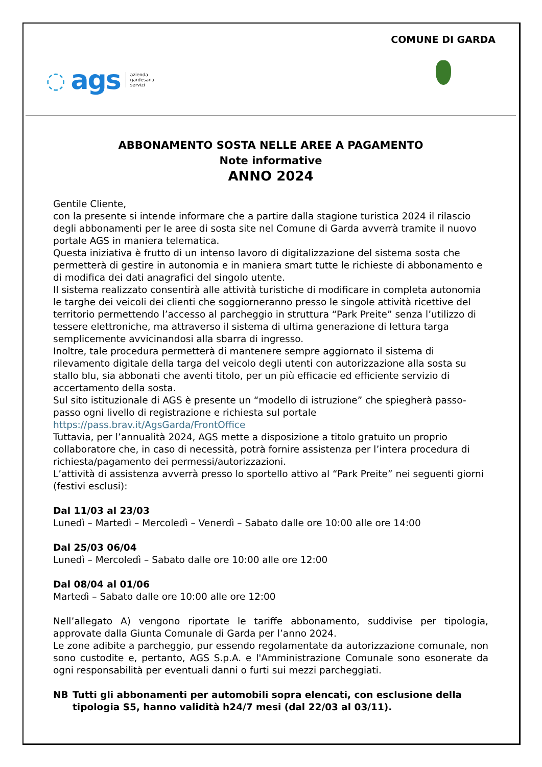◌ ags azienda
gardesana
servizi
COMUNE DI GARDA
ABBONAMENTO SOSTA NELLE AREE A PAGAMENTO
Note informative
ANNO 2024
Gentile Cliente,
con la presente si intende informare che a partire dalla stagione turistica 2024 il rilascio degli abbonamenti per le aree di sosta site nel Comune di Garda avverrà tramite il nuovo portale AGS in maniera telematica.
Questa iniziativa è frutto di un intenso lavoro di digitalizzazione del sistema sosta che permetterà di gestire in autonomia e in maniera smart tutte le richieste di abbonamento e di modifica dei dati anagrafici del singolo utente.
Il sistema realizzato consentirà alle attività turistiche di modificare in completa autonomia le targhe dei veicoli dei clienti che soggiorneranno presso le singole attività ricettive del territorio permettendo l’accesso al parcheggio in struttura “Park Preite” senza l’utilizzo di tessere elettroniche, ma attraverso il sistema di ultima generazione di lettura targa semplicemente avvicinandosi alla sbarra di ingresso.
Inoltre, tale procedura permetterà di mantenere sempre aggiornato il sistema di rilevamento digitale della targa del veicolo degli utenti con autorizzazione alla sosta su stallo blu, sia abbonati che aventi titolo, per un più efficacie ed efficiente servizio di accertamento della sosta.
Sul sito istituzionale di AGS è presente un “modello di istruzione” che spiegherà passo-passo ogni livello di registrazione e richiesta sul portale
https://pass.brav.it/AgsGarda/FrontOffice
Tuttavia, per l’annualità 2024, AGS mette a disposizione a titolo gratuito un proprio collaboratore che, in caso di necessità, potrà fornire assistenza per l’intera procedura di richiesta/pagamento dei permessi/autorizzazioni.
L’attività di assistenza avverrà presso lo sportello attivo al “Park Preite” nei seguenti giorni (festivi esclusi):
Dal 11/03 al 23/03
Lunedì – Martedì – Mercoledì – Venerdì – Sabato dalle ore 10:00 alle ore 14:00
Dal 25/03 06/04
Lunedì – Mercoledì – Sabato dalle ore 10:00 alle ore 12:00
Dal 08/04 al 01/06
Martedì – Sabato dalle ore 10:00 alle ore 12:00
Nell’allegato A) vengono riportate le tariffe abbonamento, suddivise per tipologia, approvate dalla Giunta Comunale di Garda per l’anno 2024.
Le zone adibite a parcheggio, pur essendo regolamentate da autorizzazione comunale, non sono custodite e, pertanto, AGS S.p.A. e l'Amministrazione Comunale sono esonerate da ogni responsabilità per eventuali danni o furti sui mezzi parcheggiati.
NB Tutti gli abbonamenti per automobili sopra elencati, con esclusione della tipologia S5, hanno validità h24/7 mesi (dal 22/03 al 03/11).